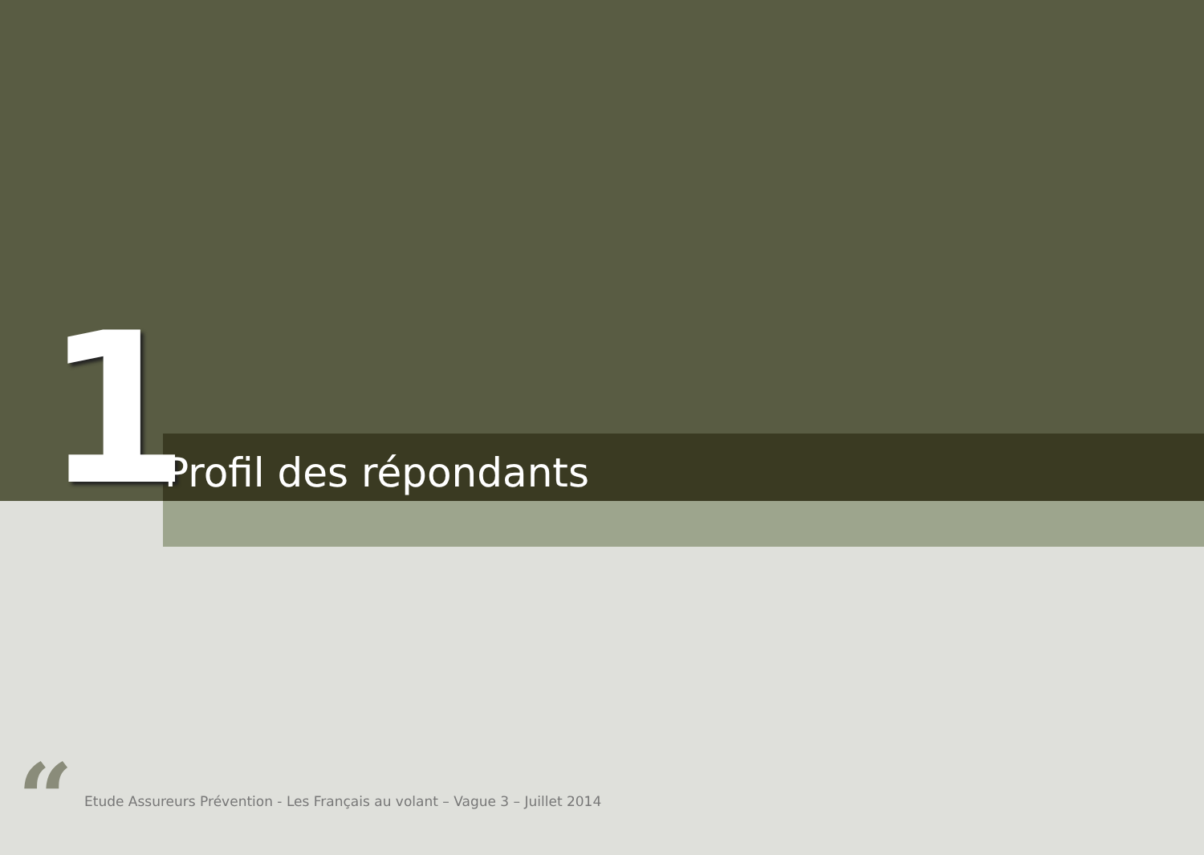1
Profil des répondants
“
Etude Assureurs Prévention - Les Français au volant – Vague 3 – Juillet 2014